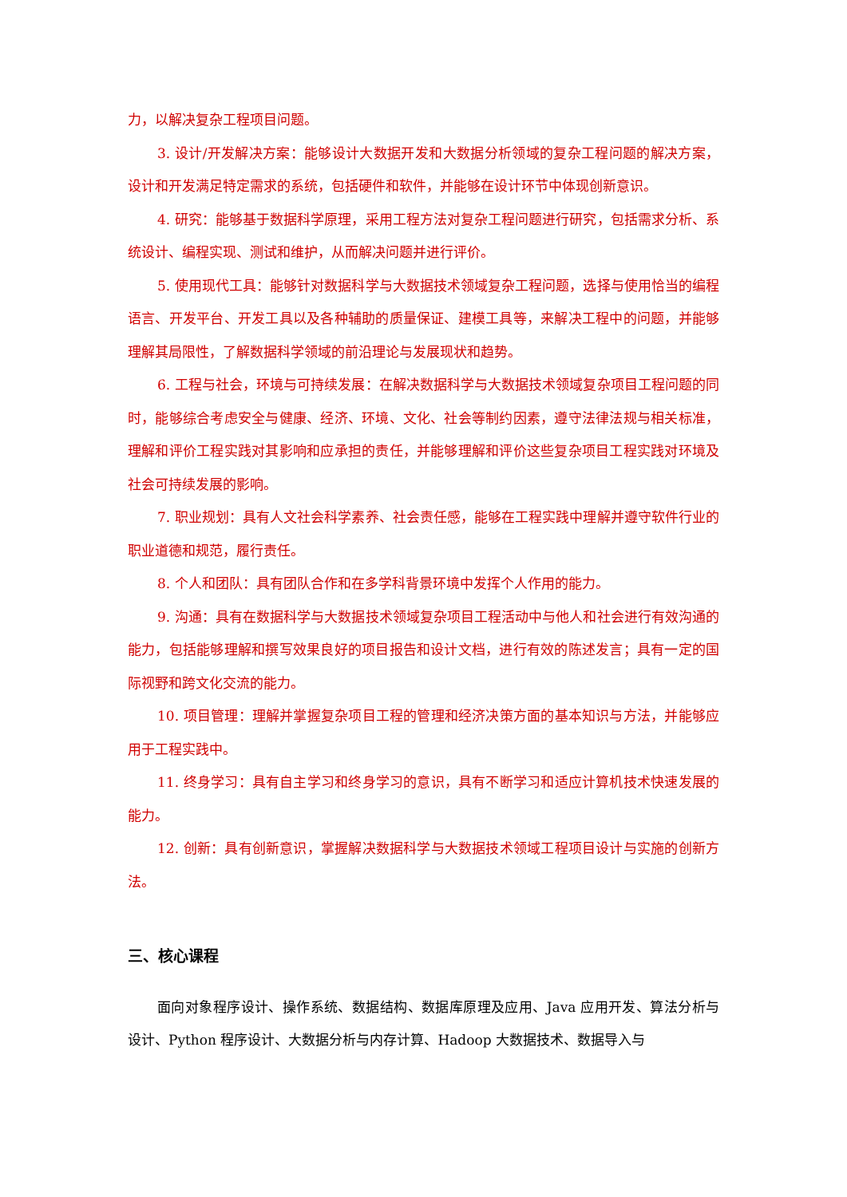力，以解决复杂工程项目问题。
3. 设计/开发解决方案：能够设计大数据开发和大数据分析领域的复杂工程问题的解决方案，设计和开发满足特定需求的系统，包括硬件和软件，并能够在设计环节中体现创新意识。
4. 研究：能够基于数据科学原理，采用工程方法对复杂工程问题进行研究，包括需求分析、系统设计、编程实现、测试和维护，从而解决问题并进行评价。
5. 使用现代工具：能够针对数据科学与大数据技术领域复杂工程问题，选择与使用恰当的编程语言、开发平台、开发工具以及各种辅助的质量保证、建模工具等，来解决工程中的问题，并能够理解其局限性，了解数据科学领域的前沿理论与发展现状和趋势。
6. 工程与社会，环境与可持续发展：在解决数据科学与大数据技术领域复杂项目工程问题的同时，能够综合考虑安全与健康、经济、环境、文化、社会等制约因素，遵守法律法规与相关标准，理解和评价工程实践对其影响和应承担的责任，并能够理解和评价这些复杂项目工程实践对环境及社会可持续发展的影响。
7. 职业规划：具有人文社会科学素养、社会责任感，能够在工程实践中理解并遵守软件行业的职业道德和规范，履行责任。
8. 个人和团队：具有团队合作和在多学科背景环境中发挥个人作用的能力。
9. 沟通：具有在数据科学与大数据技术领域复杂项目工程活动中与他人和社会进行有效沟通的能力，包括能够理解和撰写效果良好的项目报告和设计文档，进行有效的陈述发言；具有一定的国际视野和跨文化交流的能力。
10. 项目管理：理解并掌握复杂项目工程的管理和经济决策方面的基本知识与方法，并能够应用于工程实践中。
11. 终身学习：具有自主学习和终身学习的意识，具有不断学习和适应计算机技术快速发展的能力。
12. 创新：具有创新意识，掌握解决数据科学与大数据技术领域工程项目设计与实施的创新方法。
三、核心课程
面向对象程序设计、操作系统、数据结构、数据库原理及应用、Java 应用开发、算法分析与设计、Python 程序设计、大数据分析与内存计算、Hadoop 大数据技术、数据导入与